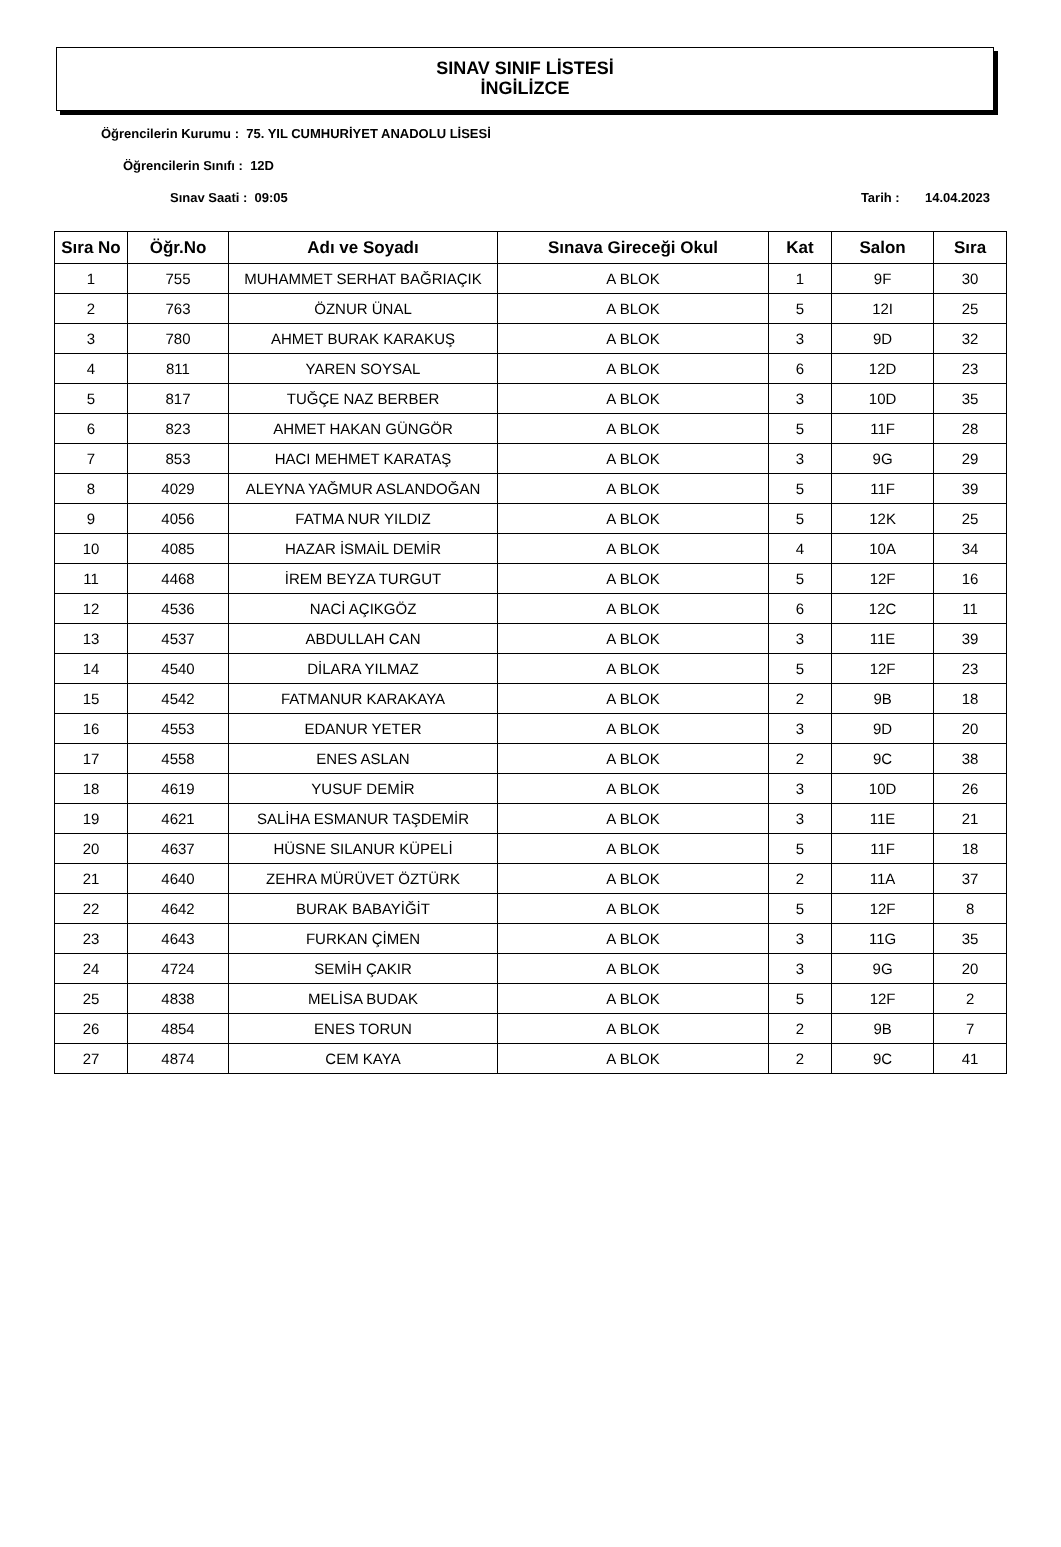SINAV SINIF LİSTESİ
İNGİLİZCE
Öğrencilerin Kurumu : 75. YIL CUMHURİYET ANADOLU LİSESİ
Öğrencilerin Sınıfı : 12D
Sınav Saati : 09:05 Tarih : 14.04.2023
| Sıra No | Öğr.No | Adı ve Soyadı | Sınava Gireceği Okul | Kat | Salon | Sıra |
| --- | --- | --- | --- | --- | --- | --- |
| 1 | 755 | MUHAMMET SERHAT BAĞRIAÇIK | A BLOK | 1 | 9F | 30 |
| 2 | 763 | ÖZNUR ÜNAL | A BLOK | 5 | 12I | 25 |
| 3 | 780 | AHMET BURAK KARAKUŞ | A BLOK | 3 | 9D | 32 |
| 4 | 811 | YAREN SOYSAL | A BLOK | 6 | 12D | 23 |
| 5 | 817 | TUĞÇE NAZ BERBER | A BLOK | 3 | 10D | 35 |
| 6 | 823 | AHMET HAKAN GÜNGÖR | A BLOK | 5 | 11F | 28 |
| 7 | 853 | HACI MEHMET KARATAŞ | A BLOK | 3 | 9G | 29 |
| 8 | 4029 | ALEYNA YAĞMUR ASLANDOĞAN | A BLOK | 5 | 11F | 39 |
| 9 | 4056 | FATMA NUR YILDIZ | A BLOK | 5 | 12K | 25 |
| 10 | 4085 | HAZAR İSMAİL DEMİR | A BLOK | 4 | 10A | 34 |
| 11 | 4468 | İREM BEYZA TURGUT | A BLOK | 5 | 12F | 16 |
| 12 | 4536 | NACİ AÇIKGÖZ | A BLOK | 6 | 12C | 11 |
| 13 | 4537 | ABDULLAH CAN | A BLOK | 3 | 11E | 39 |
| 14 | 4540 | DİLARA YILMAZ | A BLOK | 5 | 12F | 23 |
| 15 | 4542 | FATMANUR KARAKAYA | A BLOK | 2 | 9B | 18 |
| 16 | 4553 | EDANUR YETER | A BLOK | 3 | 9D | 20 |
| 17 | 4558 | ENES ASLAN | A BLOK | 2 | 9C | 38 |
| 18 | 4619 | YUSUF DEMİR | A BLOK | 3 | 10D | 26 |
| 19 | 4621 | SALİHA ESMANUR TAŞDEMİR | A BLOK | 3 | 11E | 21 |
| 20 | 4637 | HÜSNE SILANUR KÜPELİ | A BLOK | 5 | 11F | 18 |
| 21 | 4640 | ZEHRA MÜRÜVET ÖZTÜRK | A BLOK | 2 | 11A | 37 |
| 22 | 4642 | BURAK BABAYİĞİT | A BLOK | 5 | 12F | 8 |
| 23 | 4643 | FURKAN ÇİMEN | A BLOK | 3 | 11G | 35 |
| 24 | 4724 | SEMİH ÇAKIR | A BLOK | 3 | 9G | 20 |
| 25 | 4838 | MELİSA BUDAK | A BLOK | 5 | 12F | 2 |
| 26 | 4854 | ENES TORUN | A BLOK | 2 | 9B | 7 |
| 27 | 4874 | CEM KAYA | A BLOK | 2 | 9C | 41 |